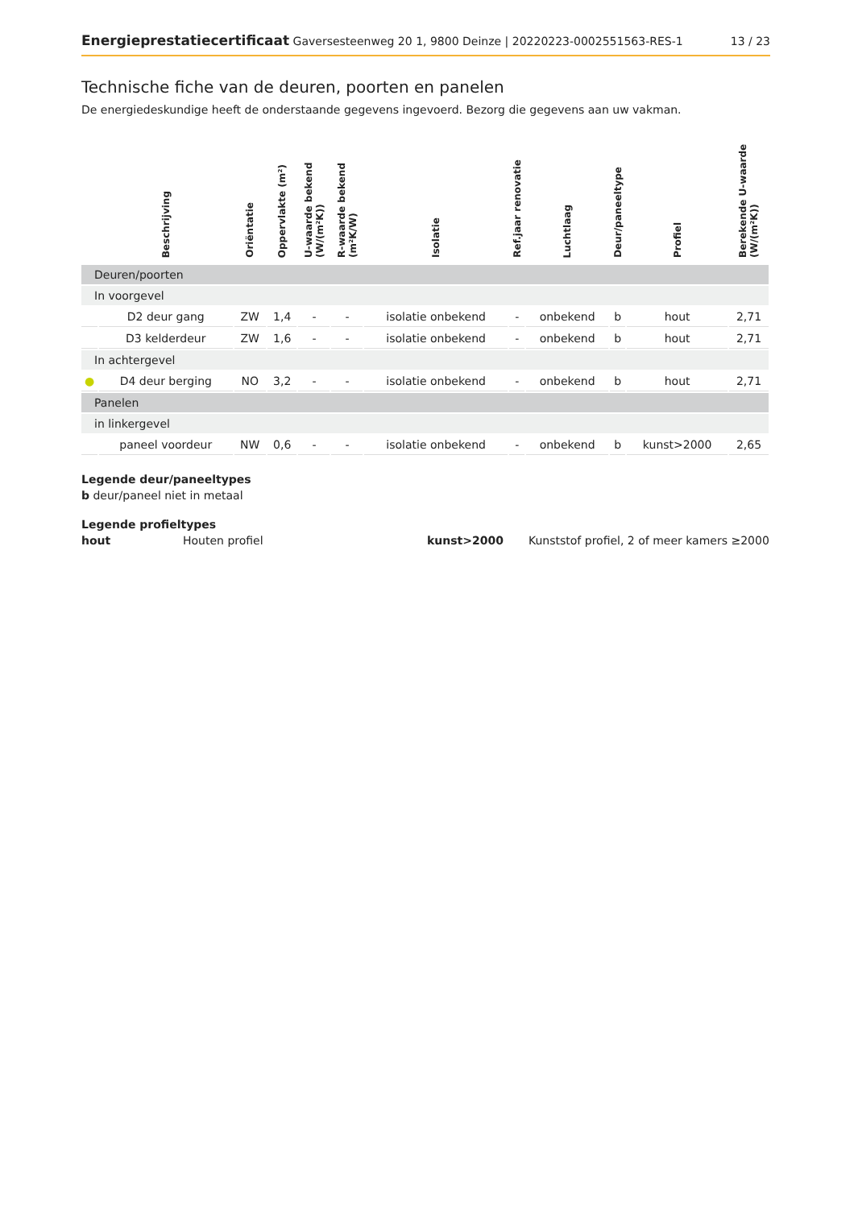Energieprestatiecertificaat Gaversesteenweg 20 1, 9800 Deinze | 20220223-0002551563-RES-1 13 / 23
Technische fiche van de deuren, poorten en panelen
De energiedeskundige heeft de onderstaande gegevens ingevoerd. Bezorg die gegevens aan uw vakman.
| | Beschrijving | Oriëntatie | Oppervlakte (m²) | U-waarde bekend (W/(m²K)) | R-waarde bekend (m²K/W) | Isolatie | Ref.jaar renovatie | Luchtlaag | Deur/paneeltype | Profiel | Berekende U-waarde (W/(m²K)) |
| --- | --- | --- | --- | --- | --- | --- | --- | --- | --- | --- | --- |
| Deuren/poorten | | | | | | | | | | | |
| In voorgevel | | | | | | | | | | | |
| | D2 deur gang | ZW | 1,4 | - | - | isolatie onbekend | - | onbekend | b | hout | 2,71 |
| | D3 kelderdeur | ZW | 1,6 | - | - | isolatie onbekend | - | onbekend | b | hout | 2,71 |
| In achtergevel | | | | | | | | | | | |
| ● | D4 deur berging | NO | 3,2 | - | - | isolatie onbekend | - | onbekend | b | hout | 2,71 |
| Panelen | | | | | | | | | | | |
| in linkergevel | | | | | | | | | | | |
| | paneel voordeur | NW | 0,6 | - | - | isolatie onbekend | - | onbekend | b | kunst>2000 | 2,65 |
Legende deur/paneeltypes
b deur/paneel niet in metaal
Legende profieltypes
hout Houten profiel kunst>2000 Kunststof profiel, 2 of meer kamers ≥2000